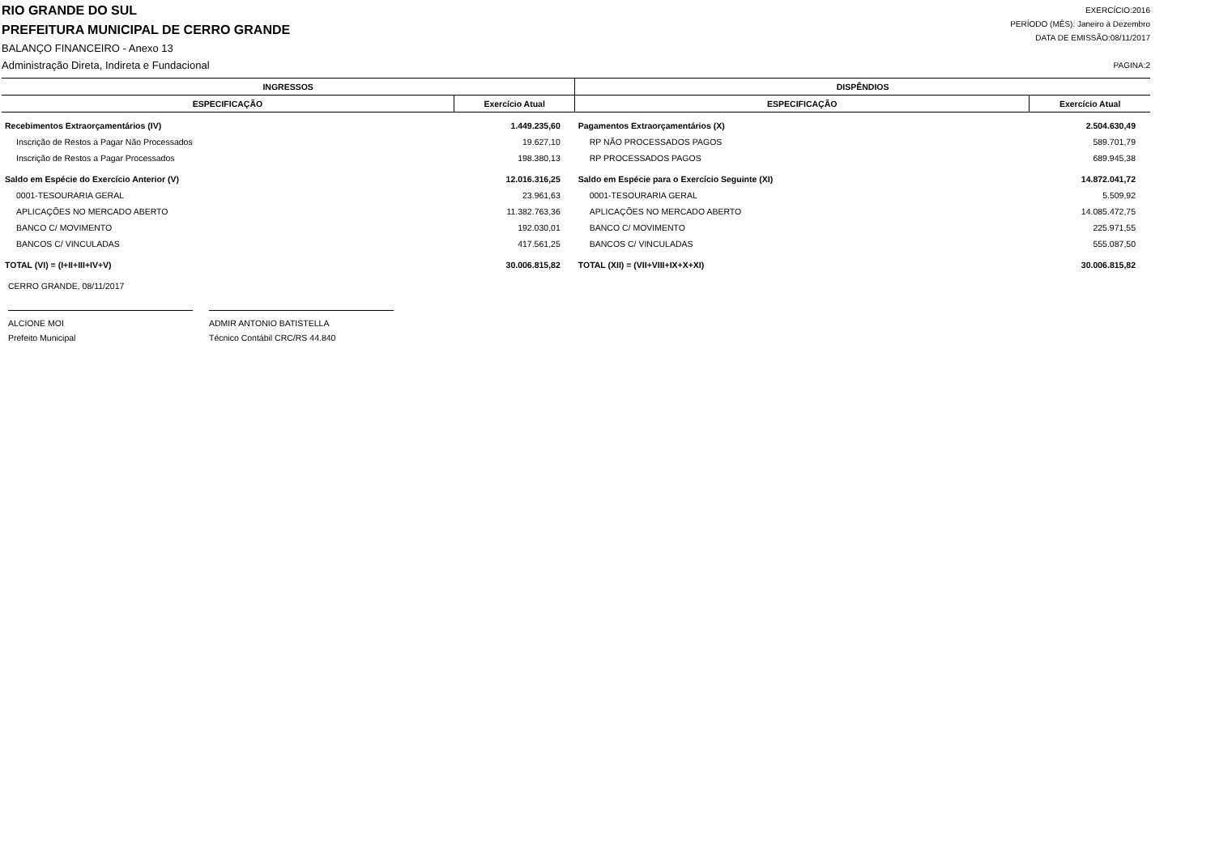RIO GRANDE DO SUL
PREFEITURA MUNICIPAL DE CERRO GRANDE
BALANÇO FINANCEIRO - Anexo 13
Administração Direta, Indireta e Fundacional
EXERCÍCIO:2016
PERÍODO (MÊS): Janeiro à Dezembro
DATA DE EMISSÃO:08/11/2017
PAGINA:2
| INGRESSOS | | DISPÊNDIOS | |
| --- | --- | --- | --- |
| ESPECIFICAÇÃO | Exercício Atual | ESPECIFICAÇÃO | Exercício Atual |
| Recebimentos Extraorçamentários (IV) | 1.449.235,60 | Pagamentos Extraorçamentários (X) | 2.504.630,49 |
| Inscrição de Restos a Pagar Não Processados | 19.627,10 | RP NÃO PROCESSADOS PAGOS | 589.701,79 |
| Inscrição de Restos a Pagar Processados | 198.380,13 | RP PROCESSADOS PAGOS | 689.945,38 |
| Saldo em Espécie do Exercício Anterior (V) | 12.016.316,25 | Saldo em Espécie para o Exercício Seguinte (XI) | 14.872.041,72 |
| 0001-TESOURARIA GERAL | 23.961,63 | 0001-TESOURARIA GERAL | 5.509,92 |
| APLICAÇÕES NO MERCADO ABERTO | 11.382.763,36 | APLICAÇÕES NO MERCADO ABERTO | 14.085.472,75 |
| BANCO C/ MOVIMENTO | 192.030,01 | BANCO C/ MOVIMENTO | 225.971,55 |
| BANCOS C/ VINCULADAS | 417.561,25 | BANCOS C/ VINCULADAS | 555.087,50 |
| TOTAL (VI) = (I+II+III+IV+V) | 30.006.815,82 | TOTAL (XII) = (VII+VIII+IX+X+XI) | 30.006.815,82 |
CERRO GRANDE, 08/11/2017
ALCIONE MOI
Prefeito Municipal
ADMIR ANTONIO BATISTELLA
Técnico Contábil CRC/RS 44.840